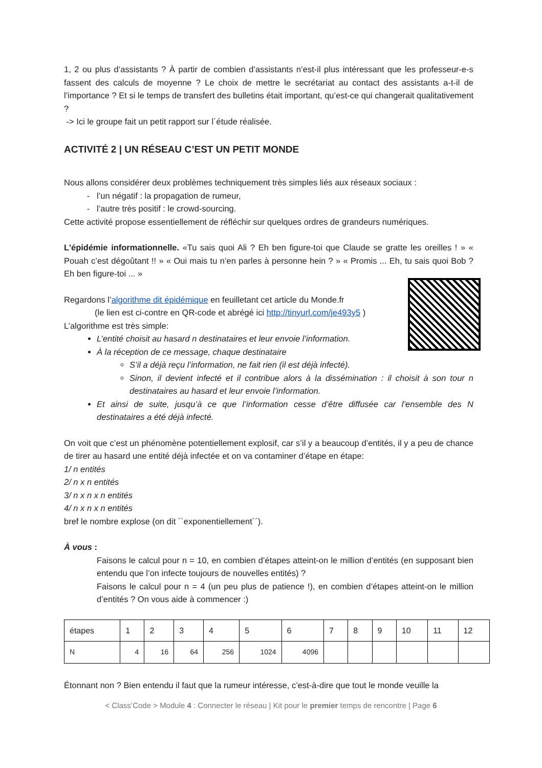1, 2 ou plus d’assistants ? À partir de combien d’assistants n’est-il plus intéressant que les professeur-e-s fassent des calculs de moyenne ? Le choix de mettre le secrétariat au contact des assistants a-t-il de l’importance ? Et si le temps de transfert des bulletins était important, qu’est-ce qui changerait qualitativement ?
-> Ici le groupe fait un petit rapport sur l´étude réalisée.
ACTIVITÉ 2 | UN RÉSEAU C’EST UN PETIT MONDE
Nous allons considérer deux problèmes techniquement très simples liés aux réseaux sociaux :
l’un négatif : la propagation de rumeur,
l’autre très positif : le crowd-sourcing.
Cette activité propose essentiellement de réfléchir sur quelques ordres de grandeurs numériques.
L'épidémie informationnelle. «Tu sais quoi Ali ? Eh ben figure-toi que Claude se gratte les oreilles ! » « Pouah c’est dégoûtant !! » « Oui mais tu n’en parles à personne hein ? » « Promis ... Eh, tu sais quoi Bob ? Eh ben figure-toi ... »
Regardons l’algorithme dit épidémique en feuilletant cet article du Monde.fr
(le lien est ci-contre en QR-code et abrégé ici http://tinyurl.com/je493y5 )
L’algorithme est très simple:
L’entité choisit au hasard n destinataires et leur envoie l’information.
À la réception de ce message, chaque destinataire
S’il a déjà reçu l’information, ne fait rien (il est déjà infecté).
Sinon, il devient infecté et il contribue alors à la dissémination : il choisit à son tour n destinataires au hasard et leur envoie l’information.
Et ainsi de suite, jusqu’à ce que l’information cesse d’être diffusée car l’ensemble des N destinataires a été déjà infecté.
On voit que c’est un phénomène potentiellement explosif, car s’il y a beaucoup d’entités, il y a peu de chance de tirer au hasard une entité déjà infectée et on va contaminer d’étape en étape:
1/ n entités
2/ n x n entités
3/ n x n x n entités
4/ n x n x n entités
bref le nombre explose (on dit ``exponentiellement´´).
À vous :
Faisons le calcul pour n = 10, en combien d’étapes atteint-on le million d’entités (en supposant bien entendu que l’on infecte toujours de nouvelles entités) ?
Faisons le calcul pour n = 4 (un peu plus de patience !), en combien d’étapes atteint-on le million d’entités ? On vous aide à commencer :)
| étapes | 1 | 2 | 3 | 4 | 5 | 6 | 7 | 8 | 9 | 10 | 11 | 12 |
| N | 4 | 16 | 64 | 256 | 1024 | 4096 | | | | | | |
Étonnant non ? Bien entendu il faut que la rumeur intéresse, c’est-à-dire que tout le monde veuille la
< Class’Code > Module 4 : Connecter le réseau | Kit pour le premier temps de rencontre | Page 6